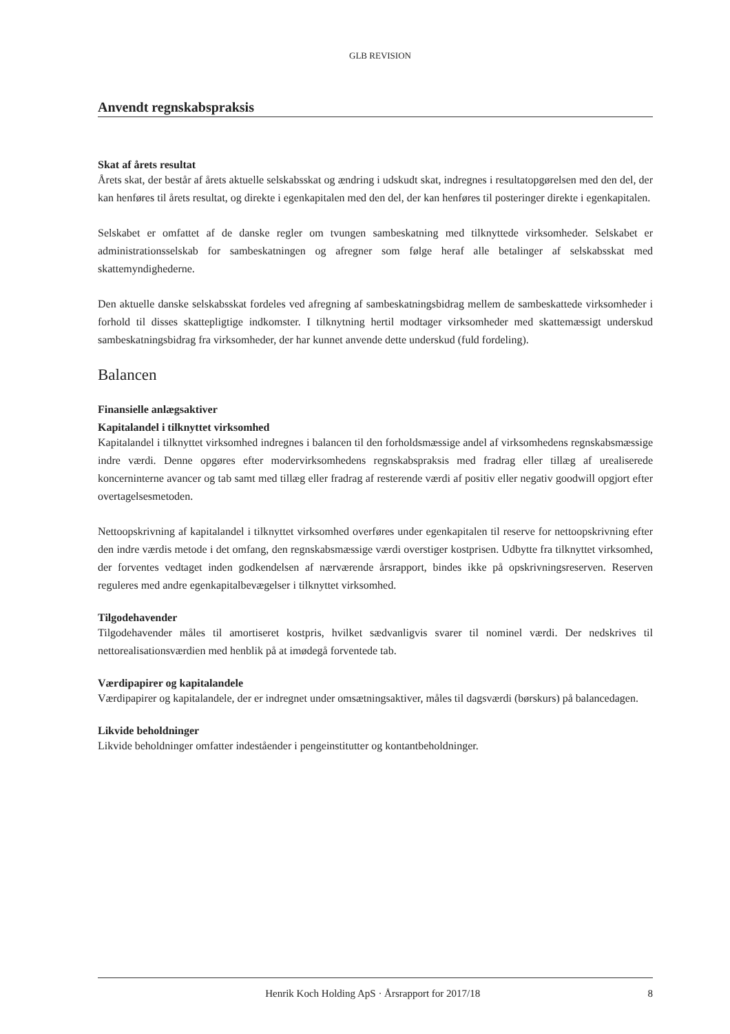GLB REVISION
Anvendt regnskabspraksis
Skat af årets resultat
Årets skat, der består af årets aktuelle selskabsskat og ændring i udskudt skat, indregnes i resultatopgørelsen med den del, der kan henføres til årets resultat, og direkte i egenkapitalen med den del, der kan henføres til posteringer direkte i egenkapitalen.
Selskabet er omfattet af de danske regler om tvungen sambeskatning med tilknyttede virksomheder. Selskabet er administrationsselskab for sambeskatningen og afregner som følge heraf alle betalinger af selskabsskat med skattemyndighederne.
Den aktuelle danske selskabsskat fordeles ved afregning af sambeskatningsbidrag mellem de sambeskattede virksomheder i forhold til disses skattepligtige indkomster. I tilknytning hertil modtager virksomheder med skattemæssigt underskud sambeskatningsbidrag fra virksomheder, der har kunnet anvende dette underskud (fuld fordeling).
Balancen
Finansielle anlægsaktiver
Kapitalandel i tilknyttet virksomhed
Kapitalandel i tilknyttet virksomhed indregnes i balancen til den forholdsmæssige andel af virksomhedens regnskabsmæssige indre værdi. Denne opgøres efter modervirksomhedens regnskabspraksis med fradrag eller tillæg af urealiserede koncerninterne avancer og tab samt med tillæg eller fradrag af resterende værdi af positiv eller negativ goodwill opgjort efter overtagelsesmetoden.
Nettoopskrivning af kapitalandel i tilknyttet virksomhed overføres under egenkapitalen til reserve for nettoopskrivning efter den indre værdis metode i det omfang, den regnskabsmæssige værdi overstiger kostprisen. Udbytte fra tilknyttet virksomhed, der forventes vedtaget inden godkendelsen af nærværende årsrapport, bindes ikke på opskrivningsreserven. Reserven reguleres med andre egenkapitalbevægelser i tilknyttet virksomhed.
Tilgodehavender
Tilgodehavender måles til amortiseret kostpris, hvilket sædvanligvis svarer til nominel værdi. Der nedskrives til nettorealisationsværdien med henblik på at imødegå forventede tab.
Værdipapirer og kapitalandele
Værdipapirer og kapitalandele, der er indregnet under omsætningsaktiver, måles til dagsværdi (børskurs) på balancedagen.
Likvide beholdninger
Likvide beholdninger omfatter indeståender i pengeinstitutter og kontantbeholdninger.
Henrik Koch Holding ApS · Årsrapport for 2017/18 8